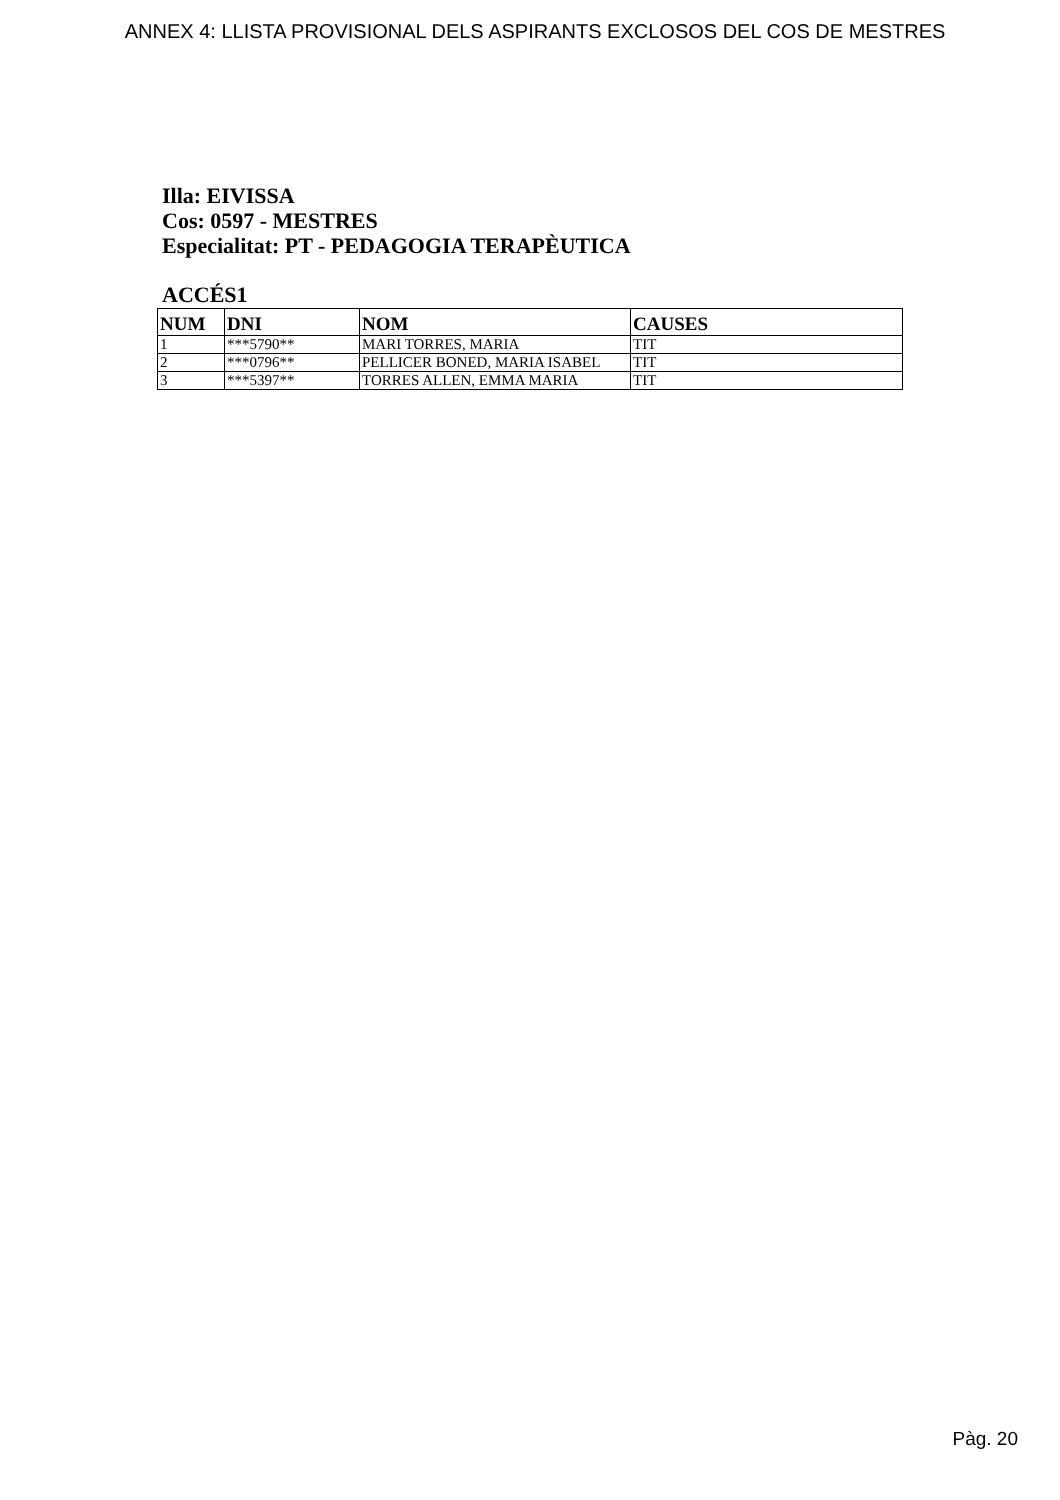ANNEX 4: LLISTA PROVISIONAL DELS ASPIRANTS EXCLOSOS DEL COS DE MESTRES
Illa: EIVISSA
Cos: 0597 - MESTRES
Especialitat: PT - PEDAGOGIA TERAPÈUTICA
ACCÉS1
| NUM | DNI | NOM | CAUSES |
| --- | --- | --- | --- |
| 1 | ***5790** | MARI TORRES, MARIA | TIT |
| 2 | ***0796** | PELLICER BONED, MARIA ISABEL | TIT |
| 3 | ***5397** | TORRES ALLEN, EMMA MARIA | TIT |
Pàg. 20